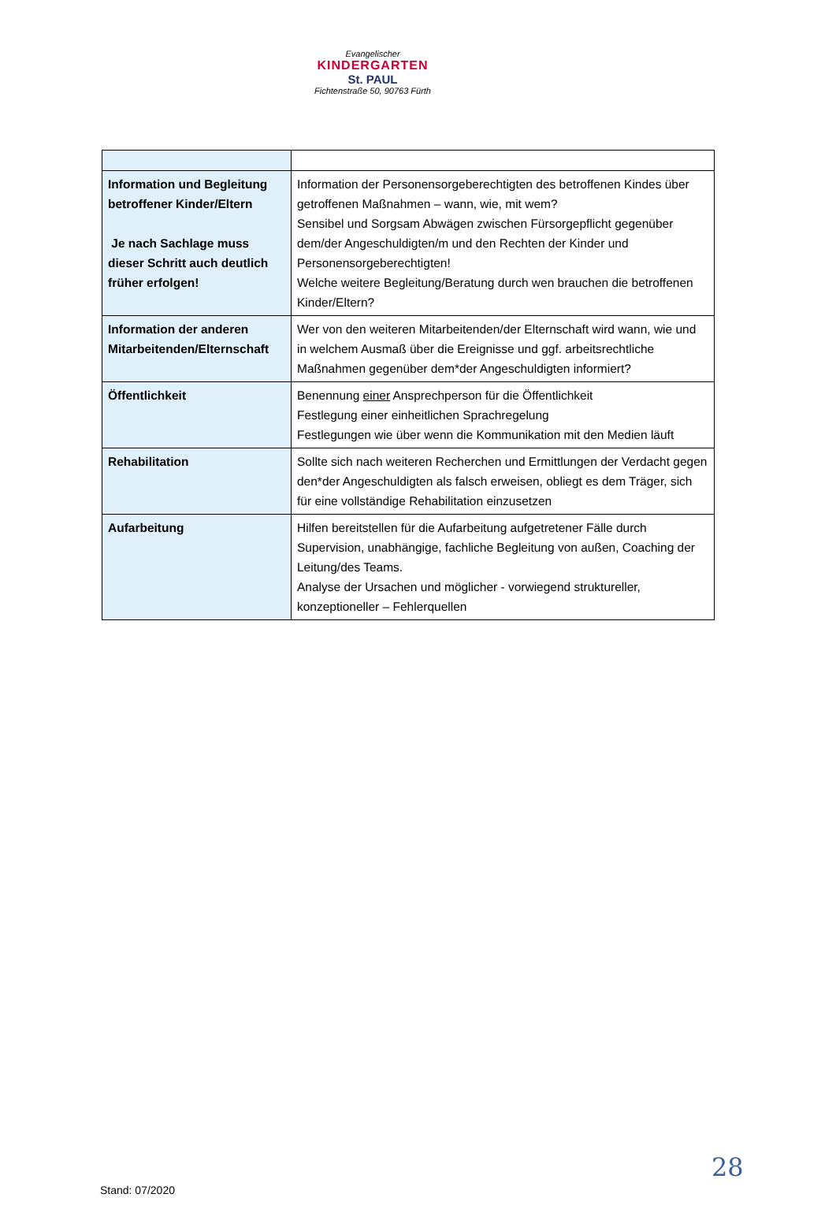Evangelischer
KINDERGARTEN
St. PAUL
Fichtenstraße 50, 90763 Fürth
| Information und Begleitung betroffener Kinder/Eltern Je nach Sachlage muss dieser Schritt auch deutlich früher erfolgen! | Information der Personensorgeberechtigten des betroffenen Kindes über getroffenen Maßnahmen – wann, wie, mit wem? Sensibel und Sorgsam Abwägen zwischen Fürsorgepflicht gegenüber dem/der Angeschuldigten/m und den Rechten der Kinder und Personensorgeberechtigten! Welche weitere Begleitung/Beratung durch wen brauchen die betroffenen Kinder/Eltern? |
| Information der anderen Mitarbeitenden/Elternschaft | Wer von den weiteren Mitarbeitenden/der Elternschaft wird wann, wie und in welchem Ausmaß über die Ereignisse und ggf. arbeitsrechtliche Maßnahmen gegenüber dem*der Angeschuldigten informiert? |
| Öffentlichkeit | Benennung einer Ansprechperson für die Öffentlichkeit Festlegung einer einheitlichen Sprachregelung Festlegungen wie über wenn die Kommunikation mit den Medien läuft |
| Rehabilitation | Sollte sich nach weiteren Recherchen und Ermittlungen der Verdacht gegen den*der Angeschuldigten als falsch erweisen, obliegt es dem Träger, sich für eine vollständige Rehabilitation einzusetzen |
| Aufarbeitung | Hilfen bereitstellen für die Aufarbeitung aufgetretener Fälle durch Supervision, unabhängige, fachliche Begleitung von außen, Coaching der Leitung/des Teams. Analyse der Ursachen und möglicher - vorwiegend struktureller, konzeptioneller – Fehlerquellen |
28
Stand: 07/2020